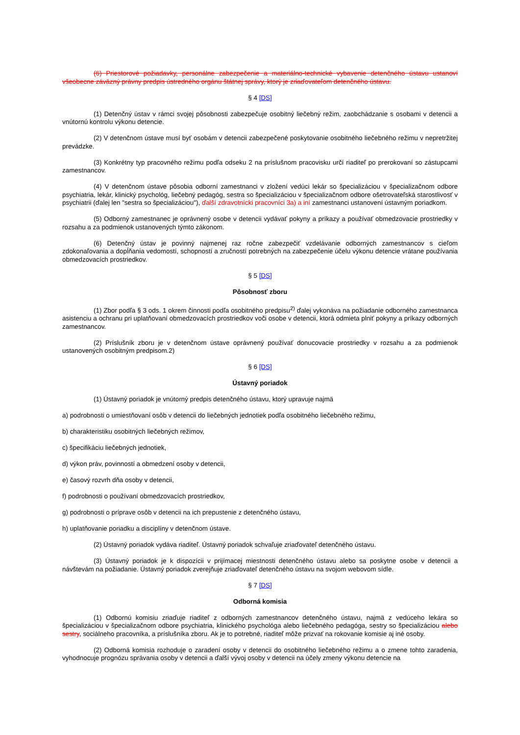(6) Priestorové požiadavky, personálne zabezpečenie a materiálno-technické vybavenie detenčného ústavu ustanoví všeobecne záväzný právny predpis ústredného orgánu štátnej správy, ktorý je zriaďovateľom detenčného ústavu.
§ 4 [DS]
(1) Detenčný ústav v rámci svojej pôsobnosti zabezpečuje osobitný liečebný režim, zaobchádzanie s osobami v detencii a vnútornú kontrolu výkonu detencie.
(2) V detenčnom ústave musí byť osobám v detencii zabezpečené poskytovanie osobitného liečebného režimu v nepretržitej prevádzke.
(3) Konkrétny typ pracovného režimu podľa odseku 2 na príslušnom pracovisku určí riaditeľ po prerokovaní so zástupcami zamestnancov.
(4) V detenčnom ústave pôsobia odborní zamestnanci v zložení vedúci lekár so špecializáciou v špecializačnom odbore psychiatria, lekár, klinický psychológ, liečebný pedagóg, sestra so špecializáciou v špecializačnom odbore ošetrovateľská starostlivosť v psychiatrii (ďalej len "sestra so špecializáciou"), ďalší zdravotnícki pracovníci 3a) a iní zamestnanci ustanovení ústavným poriadkom.
(5) Odborný zamestnanec je oprávnený osobe v detencii vydávať pokyny a príkazy a používať obmedzovacie prostriedky v rozsahu a za podmienok ustanovených týmto zákonom.
(6) Detenčný ústav je povinný najmenej raz ročne zabezpečiť vzdelávanie odborných zamestnancov s cieľom zdokonaľovania a dopĺňania vedomostí, schopností a zručností potrebných na zabezpečenie účelu výkonu detencie vrátane používania obmedzovacích prostriedkov.
§ 5 [DS]
Pôsobnosť zboru
(1) Zbor podľa § 3 ods. 1 okrem činnosti podľa osobitného predpisu<sup>2)</sup> ďalej vykonáva na požiadanie odborného zamestnanca asistenciu a ochranu pri uplatňovaní obmedzovacích prostriedkov voči osobe v detencii, ktorá odmieta plniť pokyny a príkazy odborných zamestnancov.
(2) Príslušník zboru je v detenčnom ústave oprávnený používať donucovacie prostriedky v rozsahu a za podmienok ustanovených osobitným predpisom.2)
§ 6 [DS]
Ústavný poriadok
(1) Ústavný poriadok je vnútorný predpis detenčného ústavu, ktorý upravuje najmä
a) podrobnosti o umiestňovaní osôb v detencii do liečebných jednotiek podľa osobitného liečebného režimu,
b) charakteristiku osobitných liečebných režimov,
c) špecifikáciu liečebných jednotiek,
d) výkon práv, povinností a obmedzení osoby v detencii,
e) časový rozvrh dňa osoby v detencii,
f) podrobnosti o používaní obmedzovacích prostriedkov,
g) podrobnosti o príprave osôb v detencii na ich prepustenie z detenčného ústavu,
h) uplatňovanie poriadku a disciplíny v detenčnom ústave.
(2) Ústavný poriadok vydáva riaditeľ. Ústavný poriadok schvaľuje zriaďovateľ detenčného ústavu.
(3) Ústavný poriadok je k dispozícii v prijímacej miestnosti detenčného ústavu alebo sa poskytne osobe v detencii a návštevám na požiadanie. Ústavný poriadok zverejňuje zriaďovateľ detenčného ústavu na svojom webovom sídle.
§ 7 [DS]
Odborná komisia
(1) Odbornú komisiu zriaďuje riaditeľ z odborných zamestnancov detenčného ústavu, najmä z vedúceho lekára so špecializáciou v špecializačnom odbore psychiatria, klinického psychológa alebo liečebného pedagóga, sestry so špecializáciou alebo sestry, sociálneho pracovníka, a príslušníka zboru. Ak je to potrebné, riaditeľ môže prizvať na rokovanie komisie aj iné osoby.
(2) Odborná komisia rozhoduje o zaradení osoby v detencii do osobitného liečebného režimu a o zmene tohto zaradenia, vyhodnocuje prognózu správania osoby v detencii a ďalší vývoj osoby v detencii na účely zmeny výkonu detencie na